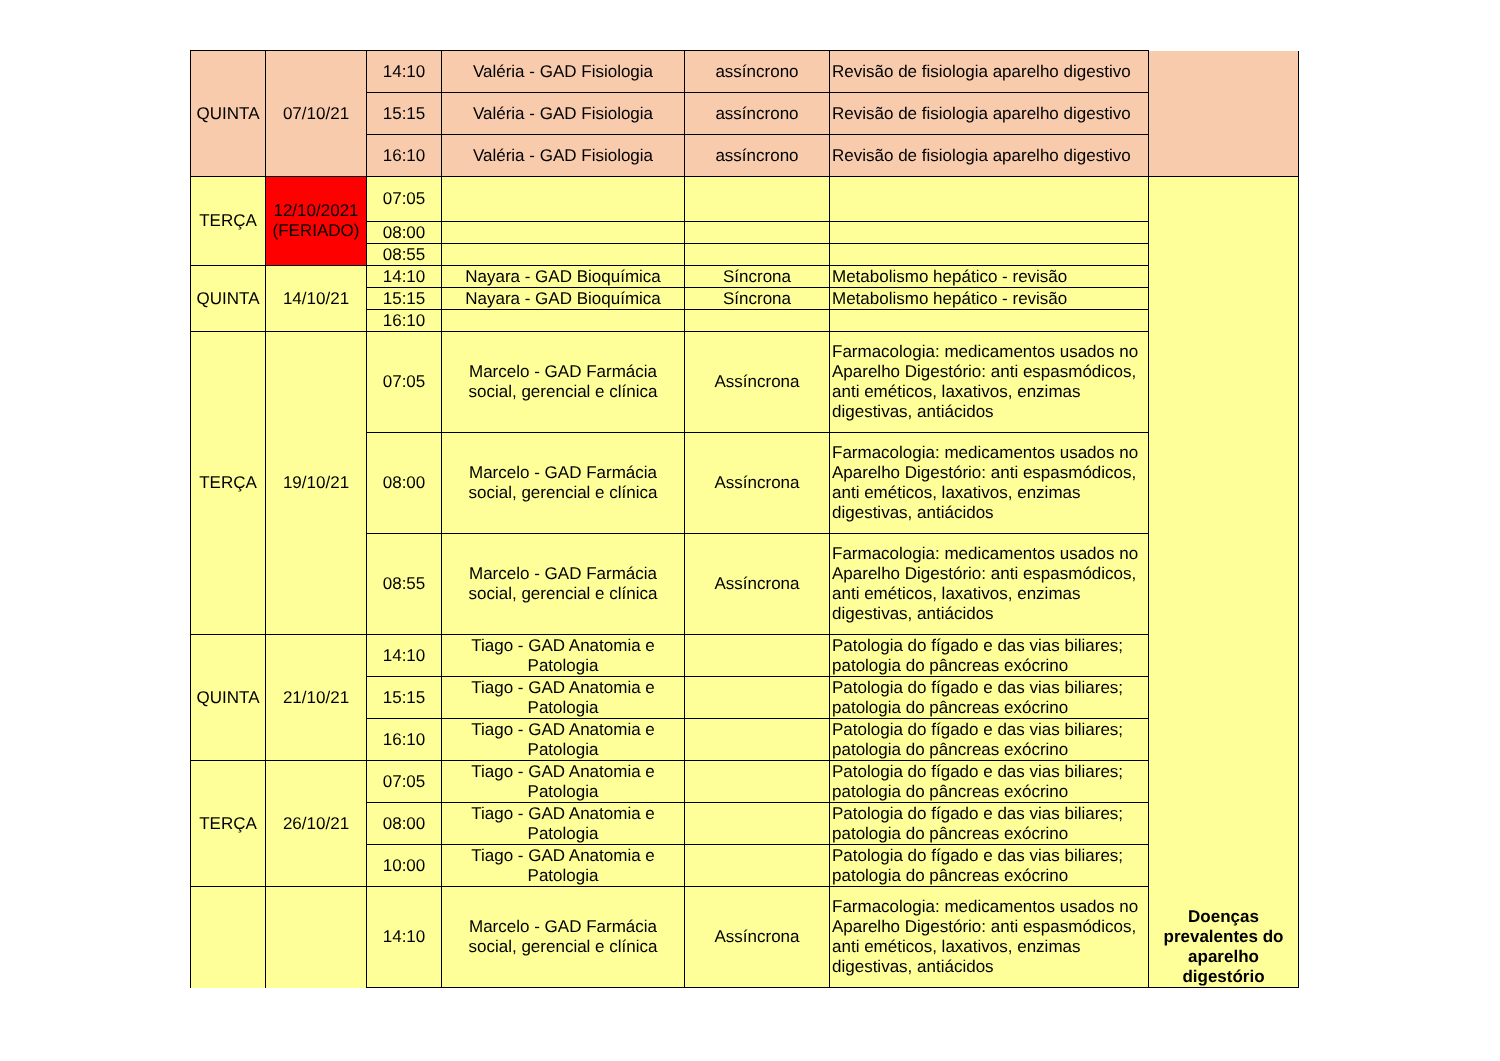| QUINTA | 07/10/21 | 14:10 | Valéria - GAD Fisiologia | assíncrono | Revisão de fisiologia aparelho digestivo | |
| | | 15:15 | Valéria - GAD Fisiologia | assíncrono | Revisão de fisiologia aparelho digestivo | |
| | | 16:10 | Valéria - GAD Fisiologia | assíncrono | Revisão de fisiologia aparelho digestivo | |
| TERÇA | 12/10/2021 (FERIADO) | 07:05 | | | | Doenças prevalentes do aparelho digestório |
| | | 08:00 | | | | |
| | | 08:55 | | | | |
| QUINTA | 14/10/21 | 14:10 | Nayara - GAD Bioquímica | Síncrona | Metabolismo hepático - revisão | |
| | | 15:15 | Nayara - GAD Bioquímica | Síncrona | Metabolismo hepático - revisão | |
| | | 16:10 | | | | |
| TERÇA | 19/10/21 | 07:05 | Marcelo - GAD Farmácia social, gerencial e clínica | Assíncrona | Farmacologia: medicamentos usados no Aparelho Digestório: anti espasmódicos, anti eméticos, laxativos, enzimas digestivas, antiácidos | |
| | | 08:00 | Marcelo - GAD Farmácia social, gerencial e clínica | Assíncrona | Farmacologia: medicamentos usados no Aparelho Digestório: anti espasmódicos, anti eméticos, laxativos, enzimas digestivas, antiácidos | |
| | | 08:55 | Marcelo - GAD Farmácia social, gerencial e clínica | Assíncrona | Farmacologia: medicamentos usados no Aparelho Digestório: anti espasmódicos, anti eméticos, laxativos, enzimas digestivas, antiácidos | |
| QUINTA | 21/10/21 | 14:10 | Tiago - GAD Anatomia e Patologia | | Patologia do fígado e das vias biliares; patologia do pâncreas exócrino | |
| | | 15:15 | Tiago - GAD Anatomia e Patologia | | Patologia do fígado e das vias biliares; patologia do pâncreas exócrino | |
| | | 16:10 | Tiago - GAD Anatomia e Patologia | | Patologia do fígado e das vias biliares; patologia do pâncreas exócrino | |
| TERÇA | 26/10/21 | 07:05 | Tiago - GAD Anatomia e Patologia | | Patologia do fígado e das vias biliares; patologia do pâncreas exócrino | |
| | | 08:00 | Tiago - GAD Anatomia e Patologia | | Patologia do fígado e das vias biliares; patologia do pâncreas exócrino | |
| | | 10:00 | Tiago - GAD Anatomia e Patologia | | Patologia do fígado e das vias biliares; patologia do pâncreas exócrino | |
| | | 14:10 | Marcelo - GAD Farmácia social, gerencial e clínica | Assíncrona | Farmacologia: medicamentos usados no Aparelho Digestório: anti espasmódicos, anti eméticos, laxativos, enzimas digestivas, antiácidos | |